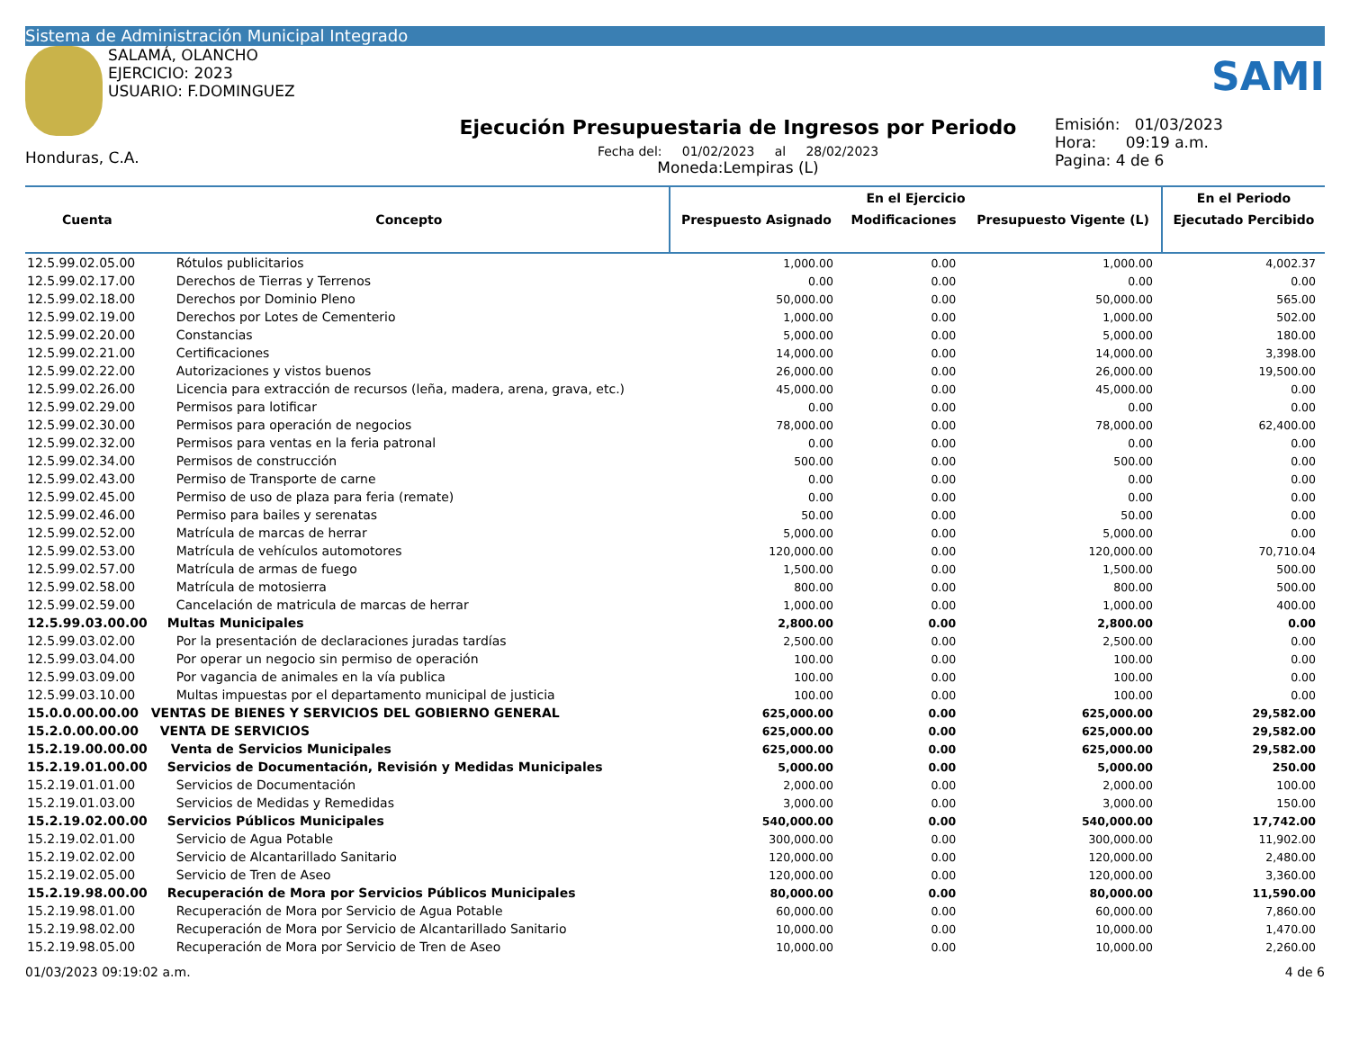Sistema de Administración Municipal Integrado
SALAMÁ, OLANCHO
EJERCICIO: 2023
USUARIO: F.DOMINGUEZ
Honduras, C.A.
Ejecución Presupuestaria de Ingresos por Periodo
Fecha del: 01/02/2023 al 28/02/2023
Moneda:Lempiras (L)
SAMI
Emisión: 01/03/2023
Hora: 09:19 a.m.
Pagina: 4 de 6
| Cuenta | Concepto | En el Ejercicio | | | En el Periodo |
| --- | --- | --- | --- | --- | --- |
| | | Prespuesto Asignado | Modificaciones | Presupuesto Vigente (L) | Ejecutado Percibido |
| 12.5.99.02.05.00 | Rótulos publicitarios | 1,000.00 | 0.00 | 1,000.00 | 4,002.37 |
| 12.5.99.02.17.00 | Derechos de Tierras y Terrenos | 0.00 | 0.00 | 0.00 | 0.00 |
| 12.5.99.02.18.00 | Derechos por Dominio Pleno | 50,000.00 | 0.00 | 50,000.00 | 565.00 |
| 12.5.99.02.19.00 | Derechos por Lotes de Cementerio | 1,000.00 | 0.00 | 1,000.00 | 502.00 |
| 12.5.99.02.20.00 | Constancias | 5,000.00 | 0.00 | 5,000.00 | 180.00 |
| 12.5.99.02.21.00 | Certificaciones | 14,000.00 | 0.00 | 14,000.00 | 3,398.00 |
| 12.5.99.02.22.00 | Autorizaciones y vistos buenos | 26,000.00 | 0.00 | 26,000.00 | 19,500.00 |
| 12.5.99.02.26.00 | Licencia para extracción de recursos (leña, madera, arena, grava, etc.) | 45,000.00 | 0.00 | 45,000.00 | 0.00 |
| 12.5.99.02.29.00 | Permisos para lotificar | 0.00 | 0.00 | 0.00 | 0.00 |
| 12.5.99.02.30.00 | Permisos para operación de negocios | 78,000.00 | 0.00 | 78,000.00 | 62,400.00 |
| 12.5.99.02.32.00 | Permisos para ventas en la feria patronal | 0.00 | 0.00 | 0.00 | 0.00 |
| 12.5.99.02.34.00 | Permisos de construcción | 500.00 | 0.00 | 500.00 | 0.00 |
| 12.5.99.02.43.00 | Permiso de Transporte de carne | 0.00 | 0.00 | 0.00 | 0.00 |
| 12.5.99.02.45.00 | Permiso de uso de plaza para feria (remate) | 0.00 | 0.00 | 0.00 | 0.00 |
| 12.5.99.02.46.00 | Permiso para bailes y serenatas | 50.00 | 0.00 | 50.00 | 0.00 |
| 12.5.99.02.52.00 | Matrícula de marcas de herrar | 5,000.00 | 0.00 | 5,000.00 | 0.00 |
| 12.5.99.02.53.00 | Matrícula de vehículos automotores | 120,000.00 | 0.00 | 120,000.00 | 70,710.04 |
| 12.5.99.02.57.00 | Matrícula de armas de fuego | 1,500.00 | 0.00 | 1,500.00 | 500.00 |
| 12.5.99.02.58.00 | Matrícula de motosierra | 800.00 | 0.00 | 800.00 | 500.00 |
| 12.5.99.02.59.00 | Cancelación de matricula de marcas de herrar | 1,000.00 | 0.00 | 1,000.00 | 400.00 |
| 12.5.99.03.00.00 | Multas Municipales | 2,800.00 | 0.00 | 2,800.00 | 0.00 |
| 12.5.99.03.02.00 | Por la presentación de declaraciones juradas tardías | 2,500.00 | 0.00 | 2,500.00 | 0.00 |
| 12.5.99.03.04.00 | Por operar un negocio sin permiso de operación | 100.00 | 0.00 | 100.00 | 0.00 |
| 12.5.99.03.09.00 | Por vagancia de animales en la vía publica | 100.00 | 0.00 | 100.00 | 0.00 |
| 12.5.99.03.10.00 | Multas impuestas por el departamento municipal de justicia | 100.00 | 0.00 | 100.00 | 0.00 |
| 15.0.0.00.00.00 | VENTAS DE BIENES Y SERVICIOS DEL GOBIERNO GENERAL | 625,000.00 | 0.00 | 625,000.00 | 29,582.00 |
| 15.2.0.00.00.00 | VENTA DE SERVICIOS | 625,000.00 | 0.00 | 625,000.00 | 29,582.00 |
| 15.2.19.00.00.00 | Venta de Servicios Municipales | 625,000.00 | 0.00 | 625,000.00 | 29,582.00 |
| 15.2.19.01.00.00 | Servicios de Documentación, Revisión y Medidas Municipales | 5,000.00 | 0.00 | 5,000.00 | 250.00 |
| 15.2.19.01.01.00 | Servicios de Documentación | 2,000.00 | 0.00 | 2,000.00 | 100.00 |
| 15.2.19.01.03.00 | Servicios de Medidas y Remedidas | 3,000.00 | 0.00 | 3,000.00 | 150.00 |
| 15.2.19.02.00.00 | Servicios Públicos Municipales | 540,000.00 | 0.00 | 540,000.00 | 17,742.00 |
| 15.2.19.02.01.00 | Servicio de Agua Potable | 300,000.00 | 0.00 | 300,000.00 | 11,902.00 |
| 15.2.19.02.02.00 | Servicio de Alcantarillado Sanitario | 120,000.00 | 0.00 | 120,000.00 | 2,480.00 |
| 15.2.19.02.05.00 | Servicio de Tren de Aseo | 120,000.00 | 0.00 | 120,000.00 | 3,360.00 |
| 15.2.19.98.00.00 | Recuperación de Mora por Servicios Públicos Municipales | 80,000.00 | 0.00 | 80,000.00 | 11,590.00 |
| 15.2.19.98.01.00 | Recuperación de Mora por Servicio de Agua Potable | 60,000.00 | 0.00 | 60,000.00 | 7,860.00 |
| 15.2.19.98.02.00 | Recuperación de Mora por Servicio de Alcantarillado Sanitario | 10,000.00 | 0.00 | 10,000.00 | 1,470.00 |
| 15.2.19.98.05.00 | Recuperación de Mora por Servicio de Tren de Aseo | 10,000.00 | 0.00 | 10,000.00 | 2,260.00 |
01/03/2023 09:19:02 a.m. 4 de 6